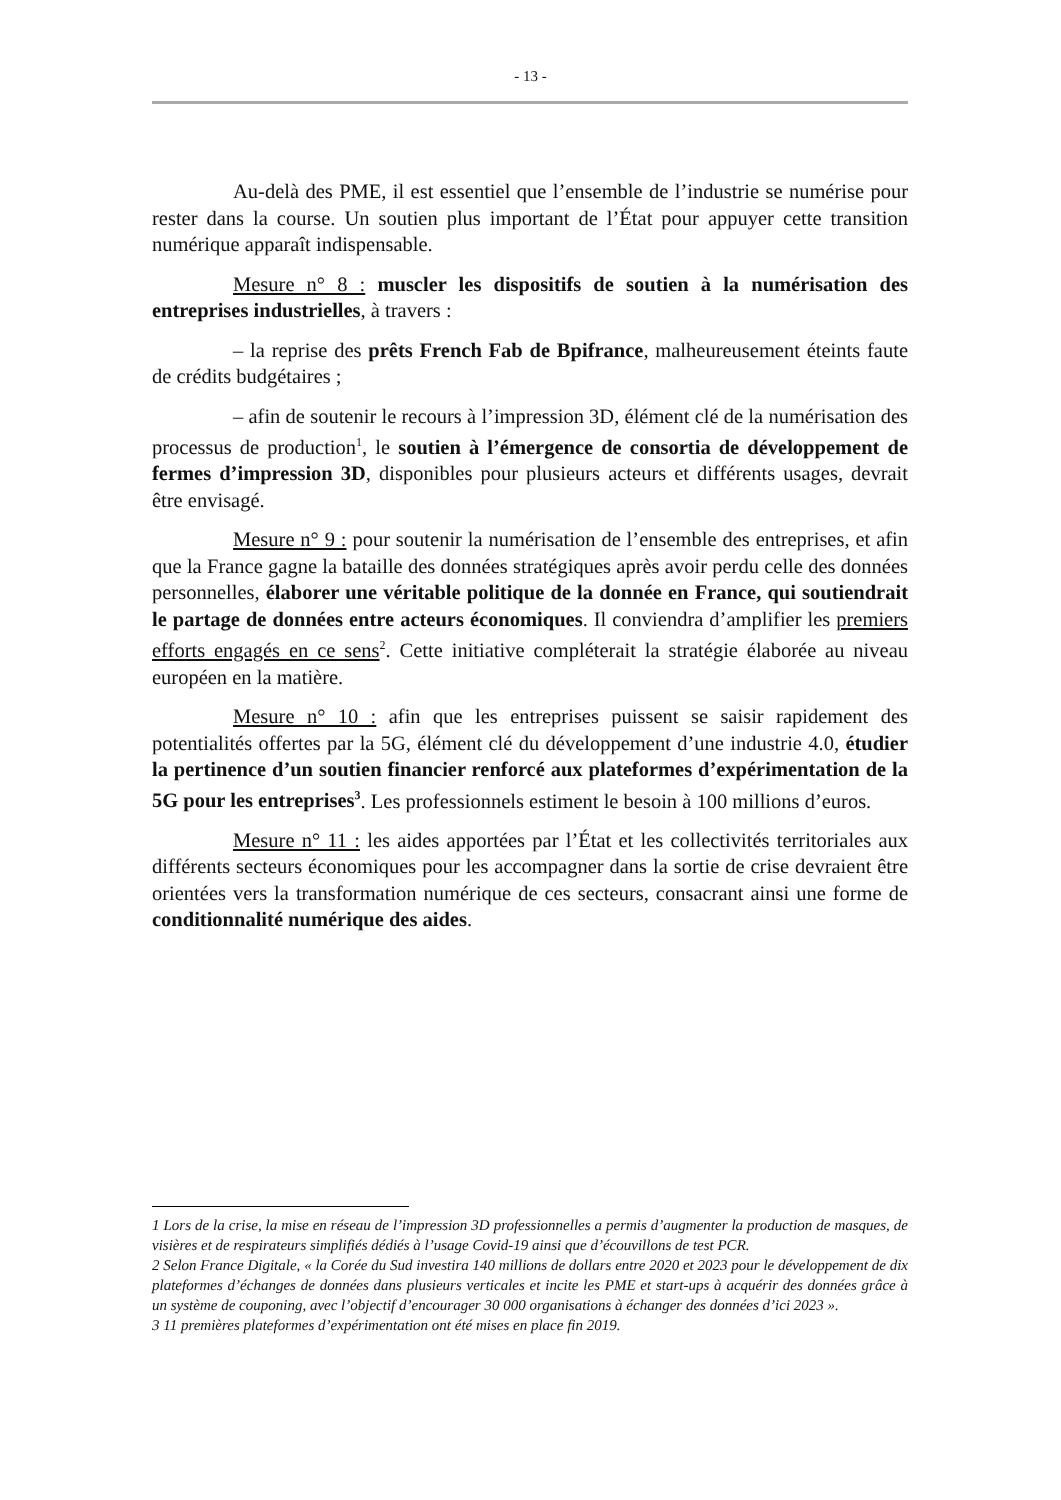- 13 -
Au-delà des PME, il est essentiel que l’ensemble de l’industrie se numérise pour rester dans la course. Un soutien plus important de l’État pour appuyer cette transition numérique apparaît indispensable.
Mesure n° 8 : muscler les dispositifs de soutien à la numérisation des entreprises industrielles, à travers :
– la reprise des prêts French Fab de Bpifrance, malheureusement éteints faute de crédits budgétaires ;
– afin de soutenir le recours à l’impression 3D, élément clé de la numérisation des processus de production<sup>1</sup>, le soutien à l’émergence de consortia de développement de fermes d’impression 3D, disponibles pour plusieurs acteurs et différents usages, devrait être envisagé.
Mesure n° 9 : pour soutenir la numérisation de l’ensemble des entreprises, et afin que la France gagne la bataille des données stratégiques après avoir perdu celle des données personnelles, élaborer une véritable politique de la donnée en France, qui soutiendrait le partage de données entre acteurs économiques. Il conviendra d’amplifier les premiers efforts engagés en ce sens<sup>2</sup>. Cette initiative compléterait la stratégie élaborée au niveau européen en la matière.
Mesure n° 10 : afin que les entreprises puissent se saisir rapidement des potentialités offertes par la 5G, élément clé du développement d’une industrie 4.0, étudier la pertinence d’un soutien financier renforcé aux plateformes d’expérimentation de la 5G pour les entreprises<sup>3</sup>. Les professionnels estiment le besoin à 100 millions d’euros.
Mesure n° 11 : les aides apportées par l’État et les collectivités territoriales aux différents secteurs économiques pour les accompagner dans la sortie de crise devraient être orientées vers la transformation numérique de ces secteurs, consacrant ainsi une forme de conditionnalité numérique des aides.
1 Lors de la crise, la mise en réseau de l’impression 3D professionnelles a permis d’augmenter la production de masques, de visières et de respirateurs simplifiés dédiés à l’usage Covid-19 ainsi que d’écouvillons de test PCR.
2 Selon France Digitale, « la Corée du Sud investira 140 millions de dollars entre 2020 et 2023 pour le développement de dix plateformes d’échanges de données dans plusieurs verticales et incite les PME et start-ups à acquérir des données grâce à un système de couponing, avec l’objectif d’encourager 30 000 organisations à échanger des données d’ici 2023 ».
3 11 premières plateformes d’expérimentation ont été mises en place fin 2019.